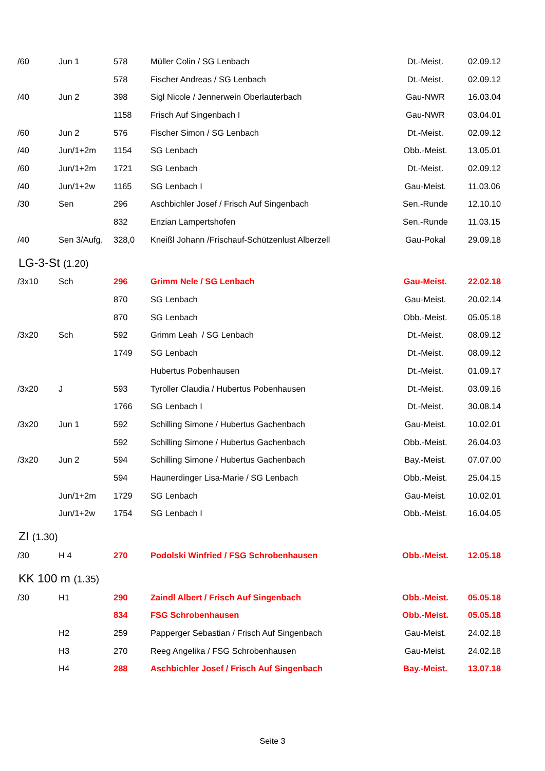| /60 | Jun 1 | 578 | Müller Colin / SG Lenbach | Dt.-Meist. | 02.09.12 |
| | | 578 | Fischer Andreas / SG Lenbach | Dt.-Meist. | 02.09.12 |
| /40 | Jun 2 | 398 | Sigl Nicole / Jennerwein Oberlauterbach | Gau-NWR | 16.03.04 |
| | | 1158 | Frisch Auf Singenbach I | Gau-NWR | 03.04.01 |
| /60 | Jun 2 | 576 | Fischer Simon / SG Lenbach | Dt.-Meist. | 02.09.12 |
| /40 | Jun/1+2m | 1154 | SG Lenbach | Obb.-Meist. | 13.05.01 |
| /60 | Jun/1+2m | 1721 | SG Lenbach | Dt.-Meist. | 02.09.12 |
| /40 | Jun/1+2w | 1165 | SG Lenbach I | Gau-Meist. | 11.03.06 |
| /30 | Sen | 296 | Aschbichler Josef / Frisch Auf Singenbach | Sen.-Runde | 12.10.10 |
| | | 832 | Enzian Lampertshofen | Sen.-Runde | 11.03.15 |
| /40 | Sen 3/Aufg. | 328,0 | Kneißl Johann /Frischauf-Schützenlust Alberzell | Gau-Pokal | 29.09.18 |
LG-3-St (1.20)
| /3x10 | Sch | 296 | Grimm Nele / SG Lenbach | Gau-Meist. | 22.02.18 |
| | | 870 | SG Lenbach | Gau-Meist. | 20.02.14 |
| | | 870 | SG Lenbach | Obb.-Meist. | 05.05.18 |
| /3x20 | Sch | 592 | Grimm Leah / SG Lenbach | Dt.-Meist. | 08.09.12 |
| | | 1749 | SG Lenbach | Dt.-Meist. | 08.09.12 |
| | | | Hubertus Pobenhausen | Dt.-Meist. | 01.09.17 |
| /3x20 | J | 593 | Tyroller Claudia / Hubertus Pobenhausen | Dt.-Meist. | 03.09.16 |
| | | 1766 | SG Lenbach I | Dt.-Meist. | 30.08.14 |
| /3x20 | Jun 1 | 592 | Schilling Simone / Hubertus Gachenbach | Gau-Meist. | 10.02.01 |
| | | 592 | Schilling Simone / Hubertus Gachenbach | Obb.-Meist. | 26.04.03 |
| /3x20 | Jun 2 | 594 | Schilling Simone / Hubertus Gachenbach | Bay.-Meist. | 07.07.00 |
| | | 594 | Haunerdinger Lisa-Marie / SG Lenbach | Obb.-Meist. | 25.04.15 |
| | Jun/1+2m | 1729 | SG Lenbach | Gau-Meist. | 10.02.01 |
| | Jun/1+2w | 1754 | SG Lenbach I | Obb.-Meist. | 16.04.05 |
ZI (1.30)
| /30 | H 4 | 270 | Podolski Winfried / FSG Schrobenhausen | Obb.-Meist. | 12.05.18 |
KK 100 m (1.35)
| /30 | H1 | 290 | Zaindl Albert / Frisch Auf Singenbach | Obb.-Meist. | 05.05.18 |
| | | 834 | FSG Schrobenhausen | Obb.-Meist. | 05.05.18 |
| | H2 | 259 | Papperger Sebastian / Frisch Auf Singenbach | Gau-Meist. | 24.02.18 |
| | H3 | 270 | Reeg Angelika / FSG Schrobenhausen | Gau-Meist. | 24.02.18 |
| | H4 | 288 | Aschbichler Josef / Frisch Auf Singenbach | Bay.-Meist. | 13.07.18 |
Seite 3